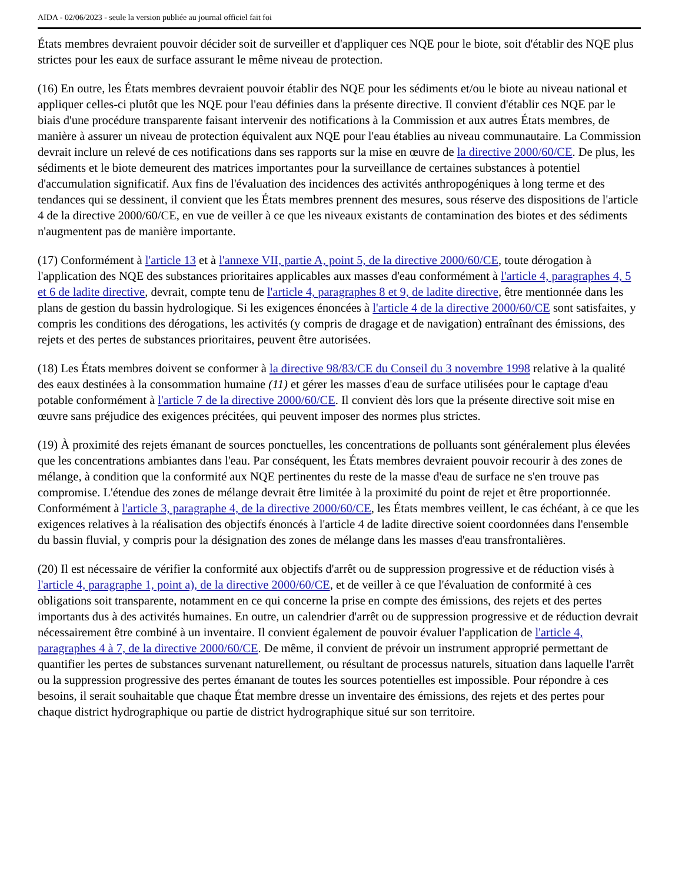AIDA - 02/06/2023 - seule la version publiée au journal officiel fait foi
États membres devraient pouvoir décider soit de surveiller et d'appliquer ces NQE pour le biote, soit d'établir des NQE plus strictes pour les eaux de surface assurant le même niveau de protection.
(16) En outre, les États membres devraient pouvoir établir des NQE pour les sédiments et/ou le biote au niveau national et appliquer celles-ci plutôt que les NQE pour l'eau définies dans la présente directive. Il convient d'établir ces NQE par le biais d'une procédure transparente faisant intervenir des notifications à la Commission et aux autres États membres, de manière à assurer un niveau de protection équivalent aux NQE pour l'eau établies au niveau communautaire. La Commission devrait inclure un relevé de ces notifications dans ses rapports sur la mise en œuvre de la directive 2000/60/CE. De plus, les sédiments et le biote demeurent des matrices importantes pour la surveillance de certaines substances à potentiel d'accumulation significatif. Aux fins de l'évaluation des incidences des activités anthropogéniques à long terme et des tendances qui se dessinent, il convient que les États membres prennent des mesures, sous réserve des dispositions de l'article 4 de la directive 2000/60/CE, en vue de veiller à ce que les niveaux existants de contamination des biotes et des sédiments n'augmentent pas de manière importante.
(17) Conformément à l'article 13 et à l'annexe VII, partie A, point 5, de la directive 2000/60/CE, toute dérogation à l'application des NQE des substances prioritaires applicables aux masses d'eau conformément à l'article 4, paragraphes 4, 5 et 6 de ladite directive, devrait, compte tenu de l'article 4, paragraphes 8 et 9, de ladite directive, être mentionnée dans les plans de gestion du bassin hydrologique. Si les exigences énoncées à l'article 4 de la directive 2000/60/CE sont satisfaites, y compris les conditions des dérogations, les activités (y compris de dragage et de navigation) entraînant des émissions, des rejets et des pertes de substances prioritaires, peuvent être autorisées.
(18) Les États membres doivent se conformer à la directive 98/83/CE du Conseil du 3 novembre 1998 relative à la qualité des eaux destinées à la consommation humaine (11) et gérer les masses d'eau de surface utilisées pour le captage d'eau potable conformément à l'article 7 de la directive 2000/60/CE. Il convient dès lors que la présente directive soit mise en œuvre sans préjudice des exigences précitées, qui peuvent imposer des normes plus strictes.
(19) À proximité des rejets émanant de sources ponctuelles, les concentrations de polluants sont généralement plus élevées que les concentrations ambiantes dans l'eau. Par conséquent, les États membres devraient pouvoir recourir à des zones de mélange, à condition que la conformité aux NQE pertinentes du reste de la masse d'eau de surface ne s'en trouve pas compromise. L'étendue des zones de mélange devrait être limitée à la proximité du point de rejet et être proportionnée. Conformément à l'article 3, paragraphe 4, de la directive 2000/60/CE, les États membres veillent, le cas échéant, à ce que les exigences relatives à la réalisation des objectifs énoncés à l'article 4 de ladite directive soient coordonnées dans l'ensemble du bassin fluvial, y compris pour la désignation des zones de mélange dans les masses d'eau transfrontalières.
(20) Il est nécessaire de vérifier la conformité aux objectifs d'arrêt ou de suppression progressive et de réduction visés à l'article 4, paragraphe 1, point a), de la directive 2000/60/CE, et de veiller à ce que l'évaluation de conformité à ces obligations soit transparente, notamment en ce qui concerne la prise en compte des émissions, des rejets et des pertes importants dus à des activités humaines. En outre, un calendrier d'arrêt ou de suppression progressive et de réduction devrait nécessairement être combiné à un inventaire. Il convient également de pouvoir évaluer l'application de l'article 4, paragraphes 4 à 7, de la directive 2000/60/CE. De même, il convient de prévoir un instrument approprié permettant de quantifier les pertes de substances survenant naturellement, ou résultant de processus naturels, situation dans laquelle l'arrêt ou la suppression progressive des pertes émanant de toutes les sources potentielles est impossible. Pour répondre à ces besoins, il serait souhaitable que chaque État membre dresse un inventaire des émissions, des rejets et des pertes pour chaque district hydrographique ou partie de district hydrographique situé sur son territoire.